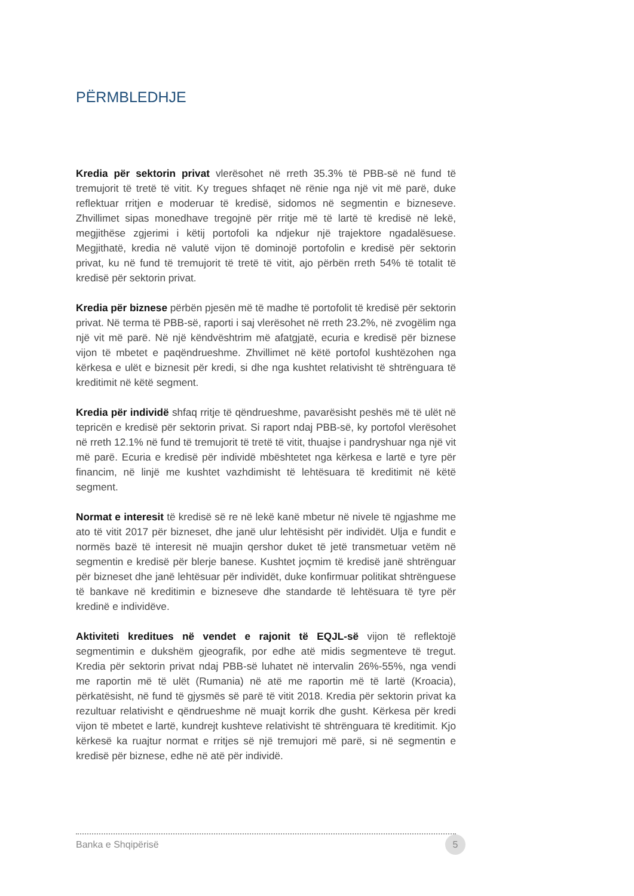PËRMBLEDHJE
Kredia për sektorin privat vlerësohet në rreth 35.3% të PBB-së në fund të tremujorit të tretë të vitit. Ky tregues shfaqet në rënie nga një vit më parë, duke reflektuar rritjen e moderuar të kredisë, sidomos në segmentin e bizneseve. Zhvillimet sipas monedhave tregojnë për rritje më të lartë të kredisë në lekë, megjithëse zgjerimi i këtij portofoli ka ndjekur një trajektore ngadalësuese. Megjithatë, kredia në valutë vijon të dominojë portofolin e kredisë për sektorin privat, ku në fund të tremujorit të tretë të vitit, ajo përbën rreth 54% të totalit të kredisë për sektorin privat.
Kredia për biznese përbën pjesën më të madhe të portofolit të kredisë për sektorin privat. Në terma të PBB-së, raporti i saj vlerësohet në rreth 23.2%, në zvogëlim nga një vit më parë. Në një këndvështrim më afatgjatë, ecuria e kredisë për biznese vijon të mbetet e paqëndrueshme. Zhvillimet në këtë portofol kushtëzohen nga kërkesa e ulët e biznesit për kredi, si dhe nga kushtet relativisht të shtrënguara të kreditimit në këtë segment.
Kredia për individë shfaq rritje të qëndrueshme, pavarësisht peshës më të ulët në tepricën e kredisë për sektorin privat. Si raport ndaj PBB-së, ky portofol vlerësohet në rreth 12.1% në fund të tremujorit të tretë të vitit, thuajse i pandryshuar nga një vit më parë. Ecuria e kredisë për individë mbështetet nga kërkesa e lartë e tyre për financim, në linjë me kushtet vazhdimisht të lehtësuara të kreditimit në këtë segment.
Normat e interesit të kredisë së re në lekë kanë mbetur në nivele të ngjashme me ato të vitit 2017 për bizneset, dhe janë ulur lehtësisht për individët. Ulja e fundit e normës bazë të interesit në muajin qershor duket të jetë transmetuar vetëm në segmentin e kredisë për blerje banese. Kushtet joçmim të kredisë janë shtrënguar për bizneset dhe janë lehtësuar për individët, duke konfirmuar politikat shtrënguese të bankave në kreditimin e bizneseve dhe standarde të lehtësuara të tyre për kredinë e individëve.
Aktiviteti kreditues në vendet e rajonit të EQJL-së vijon të reflektojë segmentimin e dukshëm gjeografik, por edhe atë midis segmenteve të tregut. Kredia për sektorin privat ndaj PBB-së luhatet në intervalin 26%-55%, nga vendi me raportin më të ulët (Rumania) në atë me raportin më të lartë (Kroacia), përkatësisht, në fund të gjysmës së parë të vitit 2018. Kredia për sektorin privat ka rezultuar relativisht e qëndrueshme në muajt korrik dhe gusht. Kërkesa për kredi vijon të mbetet e lartë, kundrejt kushteve relativisht të shtrënguara të kreditimit. Kjo kërkesë ka ruajtur normat e rritjes së një tremujori më parë, si në segmentin e kredisë për biznese, edhe në atë për individë.
Banka e Shqipërisë 5